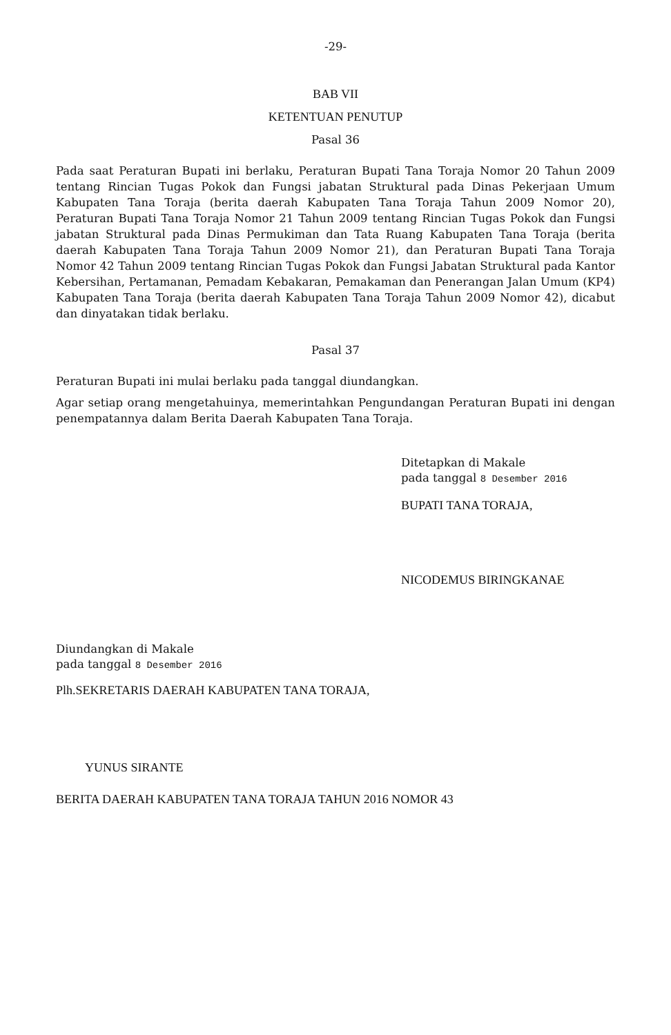-29-
BAB VII
KETENTUAN PENUTUP
Pasal 36
Pada saat Peraturan Bupati ini berlaku, Peraturan Bupati Tana Toraja Nomor 20 Tahun 2009 tentang Rincian Tugas Pokok dan Fungsi jabatan Struktural pada Dinas Pekerjaan Umum Kabupaten Tana Toraja (berita daerah Kabupaten Tana Toraja Tahun 2009 Nomor 20), Peraturan Bupati Tana Toraja Nomor 21 Tahun 2009 tentang Rincian Tugas Pokok dan Fungsi jabatan Struktural pada Dinas Permukiman dan Tata Ruang Kabupaten Tana Toraja (berita daerah Kabupaten Tana Toraja Tahun 2009 Nomor 21), dan Peraturan Bupati Tana Toraja Nomor 42 Tahun 2009 tentang Rincian Tugas Pokok dan Fungsi Jabatan Struktural pada Kantor Kebersihan, Pertamanan, Pemadam Kebakaran, Pemakaman dan Penerangan Jalan Umum (KP4) Kabupaten Tana Toraja (berita daerah Kabupaten Tana Toraja Tahun 2009 Nomor 42), dicabut dan dinyatakan tidak berlaku.
Pasal 37
Peraturan Bupati ini mulai berlaku pada tanggal diundangkan.
Agar setiap orang mengetahuinya, memerintahkan Pengundangan Peraturan Bupati ini dengan penempatannya dalam Berita Daerah Kabupaten Tana Toraja.
Ditetapkan di Makale
pada tanggal 8 Desember 2016
BUPATI TANA TORAJA,
NICODEMUS BIRINGKANAE
Diundangkan di Makale
pada tanggal 8 Desember 2016
Plh.SEKRETARIS DAERAH KABUPATEN TANA TORAJA,
YUNUS SIRANTE
BERITA DAERAH KABUPATEN TANA TORAJA TAHUN 2016 NOMOR 43